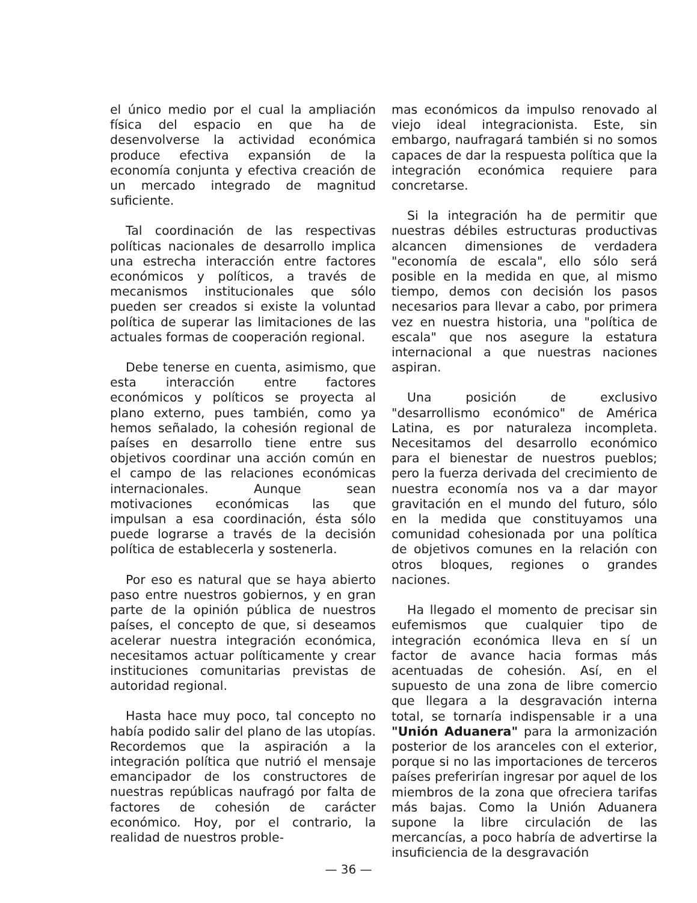el único medio por el cual la ampliación física del espacio en que ha de desenvolverse la actividad económica produce efectiva expansión de la economía conjunta y efectiva creación de un mercado integrado de magnitud suficiente.
Tal coordinación de las respectivas políticas nacionales de desarrollo implica una estrecha interacción entre factores económicos y políticos, a través de mecanismos institucionales que sólo pueden ser creados si existe la voluntad política de superar las limitaciones de las actuales formas de cooperación regional.
Debe tenerse en cuenta, asimismo, que esta interacción entre factores económicos y políticos se proyecta al plano externo, pues también, como ya hemos señalado, la cohesión regional de países en desarrollo tiene entre sus objetivos coordinar una acción común en el campo de las relaciones económicas internacionales. Aunque sean motivaciones económicas las que impulsan a esa coordinación, ésta sólo puede lograrse a través de la decisión política de establecerla y sostenerla.
Por eso es natural que se haya abierto paso entre nuestros gobiernos, y en gran parte de la opinión pública de nuestros países, el concepto de que, si deseamos acelerar nuestra integración económica, necesitamos actuar políticamente y crear instituciones comunitarias previstas de autoridad regional.
Hasta hace muy poco, tal concepto no había podido salir del plano de las utopías. Recordemos que la aspiración a la integración política que nutrió el mensaje emancipador de los constructores de nuestras repúblicas naufragó por falta de factores de cohesión de carácter económico. Hoy, por el contrario, la realidad de nuestros proble-
mas económicos da impulso renovado al viejo ideal integracionista. Este, sin embargo, naufragará también si no somos capaces de dar la respuesta política que la integración económica requiere para concretarse.
Si la integración ha de permitir que nuestras débiles estructuras productivas alcancen dimensiones de verdadera "economía de escala", ello sólo será posible en la medida en que, al mismo tiempo, demos con decisión los pasos necesarios para llevar a cabo, por primera vez en nuestra historia, una "política de escala" que nos asegure la estatura internacional a que nuestras naciones aspiran.
Una posición de exclusivo "desarrollismo económico" de América Latina, es por naturaleza incompleta. Necesitamos del desarrollo económico para el bienestar de nuestros pueblos; pero la fuerza derivada del crecimiento de nuestra economía nos va a dar mayor gravitación en el mundo del futuro, sólo en la medida que constituyamos una comunidad cohesionada por una política de objetivos comunes en la relación con otros bloques, regiones o grandes naciones.
Ha llegado el momento de precisar sin eufemismos que cualquier tipo de integración económica lleva en sí un factor de avance hacia formas más acentuadas de cohesión. Así, en el supuesto de una zona de libre comercio que llegara a la desgravación interna total, se tornaría indispensable ir a una "Unión Aduanera" para la armonización posterior de los aranceles con el exterior, porque si no las importaciones de terceros países preferirían ingresar por aquel de los miembros de la zona que ofreciera tarifas más bajas. Como la Unión Aduanera supone la libre circulación de las mercancías, a poco habría de advertirse la insuficiencia de la desgravación
— 36 —